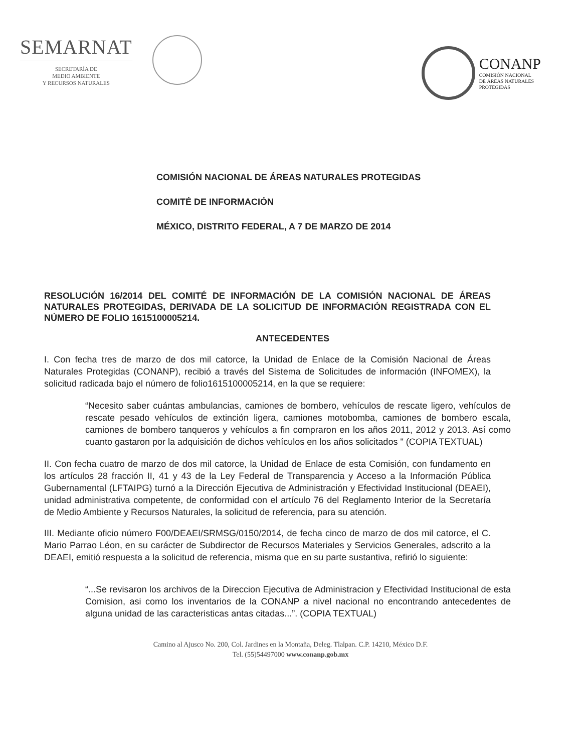SEMARNAT
SECRETARÍA DE
MEDIO AMBIENTE
Y RECURSOS NATURALES
CONANP
COMISIÓN NACIONAL
DE ÁREAS NATURALES
PROTEGIDAS
COMISIÓN NACIONAL DE ÁREAS NATURALES PROTEGIDAS
COMITÉ DE INFORMACIÓN
MÉXICO, DISTRITO FEDERAL, A 7 DE MARZO DE 2014
RESOLUCIÓN 16/2014 DEL COMITÉ DE INFORMACIÓN DE LA COMISIÓN NACIONAL DE ÁREAS NATURALES PROTEGIDAS, DERIVADA DE LA SOLICITUD DE INFORMACIÓN REGISTRADA CON EL NÚMERO DE FOLIO 1615100005214.
ANTECEDENTES
I. Con fecha tres de marzo de dos mil catorce, la Unidad de Enlace de la Comisión Nacional de Áreas Naturales Protegidas (CONANP), recibió a través del Sistema de Solicitudes de información (INFOMEX), la solicitud radicada bajo el número de folio1615100005214, en la que se requiere:
“Necesito saber cuántas ambulancias, camiones de bombero, vehículos de rescate ligero, vehículos de rescate pesado vehículos de extinción ligera, camiones motobomba, camiones de bombero escala, camiones de bombero tanqueros y vehículos a fin compraron en los años 2011, 2012 y 2013. Así como cuanto gastaron por la adquisición de dichos vehículos en los años solicitados " (COPIA TEXTUAL)
II. Con fecha cuatro de marzo de dos mil catorce, la Unidad de Enlace de esta Comisión, con fundamento en los artículos 28 fracción II, 41 y 43 de la Ley Federal de Transparencia y Acceso a la Información Pública Gubernamental (LFTAIPG) turnó a la Dirección Ejecutiva de Administración y Efectividad Institucional (DEAEI), unidad administrativa competente, de conformidad con el artículo 76 del Reglamento Interior de la Secretaría de Medio Ambiente y Recursos Naturales, la solicitud de referencia, para su atención.
III. Mediante oficio número F00/DEAEI/SRMSG/0150/2014, de fecha cinco de marzo de dos mil catorce, el C. Mario Parrao Léon, en su carácter de Subdirector de Recursos Materiales y Servicios Generales, adscrito a la DEAEI, emitió respuesta a la solicitud de referencia, misma que en su parte sustantiva, refirió lo siguiente:
“...Se revisaron los archivos de la Direccion Ejecutiva de Administracion y Efectividad Institucional de esta Comision, asi como los inventarios de la CONANP a nivel nacional no encontrando antecedentes de alguna unidad de las caracteristicas antas citadas...”. (COPIA TEXTUAL)
Camino al Ajusco No. 200, Col. Jardines en la Montaña, Deleg. Tlalpan. C.P. 14210, México D.F.
Tel. (55)54497000 www.conanp.gob.mx